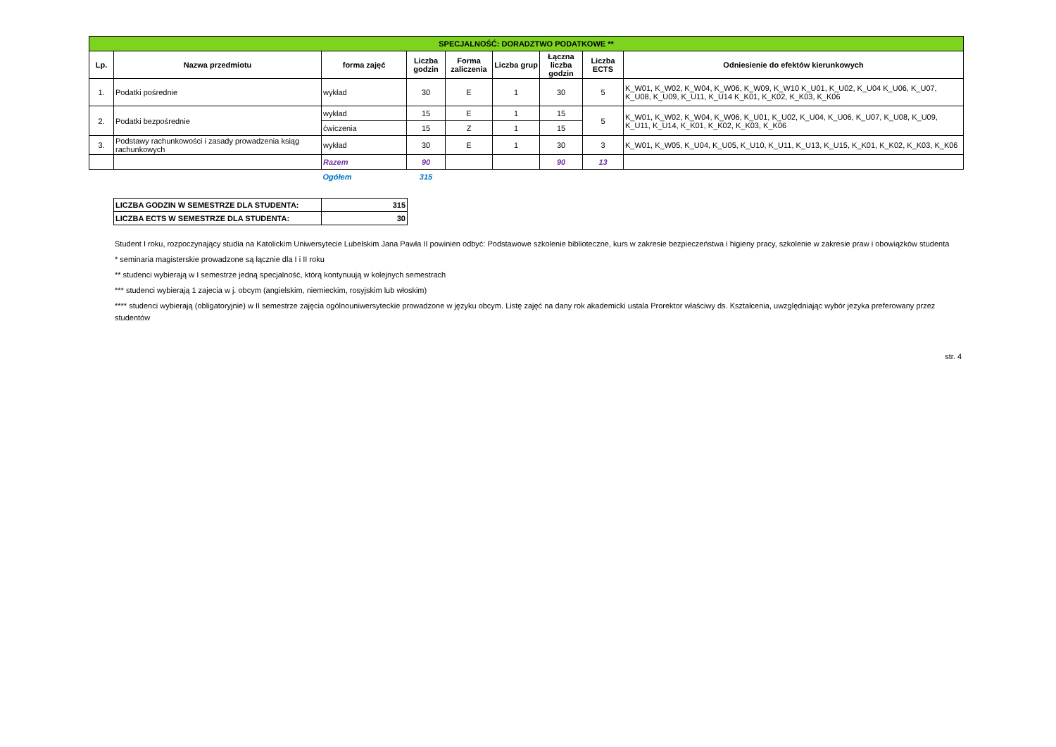| SPECJALNOŚĆ: DORADZTWO PODATKOWE ** | | | | | | | | |
| Lp. | Nazwa przedmiotu | forma zajęć | Liczba godzin | Forma zaliczenia | Liczba grup | Łączna liczba godzin | Liczba ECTS | Odniesienie do efektów kierunkowych |
| 1. | Podatki pośrednie | wykład | 30 | E | 1 | 30 | 5 | K_W01, K_W02, K_W04, K_W06, K_W09, K_W10 K_U01, K_U02, K_U04 K_U06, K_U07, K_U08, K_U09, K_U11, K_U14 K_K01, K_K02, K_K03, K_K06 |
| 2. | Podatki bezpośrednie | wykład | 15 | E | 1 | 15 | 5 | K_W01, K_W02, K_W04, K_W06, K_U01, K_U02, K_U04, K_U06, K_U07, K_U08, K_U09, K_U11, K_U14, K_K01, K_K02, K_K03, K_K06 |
| | | ćwiczenia | 15 | Z | 1 | 15 | | |
| 3. | Podstawy rachunkowości i zasady prowadzenia ksiąg rachunkowych | wykład | 30 | E | 1 | 30 | 3 | K_W01, K_W05, K_U04, K_U05, K_U10, K_U11, K_U13, K_U15, K_K01, K_K02, K_K03, K_K06 |
| | | Razem | 90 | | | 90 | 13 | |
| | | Ogółem | 315 | | | | | |
| LICZBA GODZIN W SEMESTRZE DLA STUDENTA: | 315 |
| LICZBA ECTS W SEMESTRZE DLA STUDENTA: | 30 |
Student I roku, rozpoczynający studia na Katolickim Uniwersytecie Lubelskim Jana Pawła II powinien odbyć: Podstawowe szkolenie biblioteczne, kurs w zakresie bezpieczeństwa i higieny pracy, szkolenie w zakresie praw i obowiązków studenta
* seminaria magisterskie prowadzone są łącznie dla I i II roku
** studenci wybierają w I semestrze jedną specjalność, którą kontynuują w kolejnych semestrach
*** studenci wybierają 1 zajecia w j. obcym (angielskim, niemieckim, rosyjskim lub włoskim)
**** studenci wybierają (obligatoryjnie) w II semestrze zajęcia ogólnouniwersyteckie prowadzone w języku obcym. Listę zajęć na dany rok akademicki ustala Prorektor właściwy ds. Kształcenia, uwzględniając wybór jezyka preferowany przez studentów
str. 4